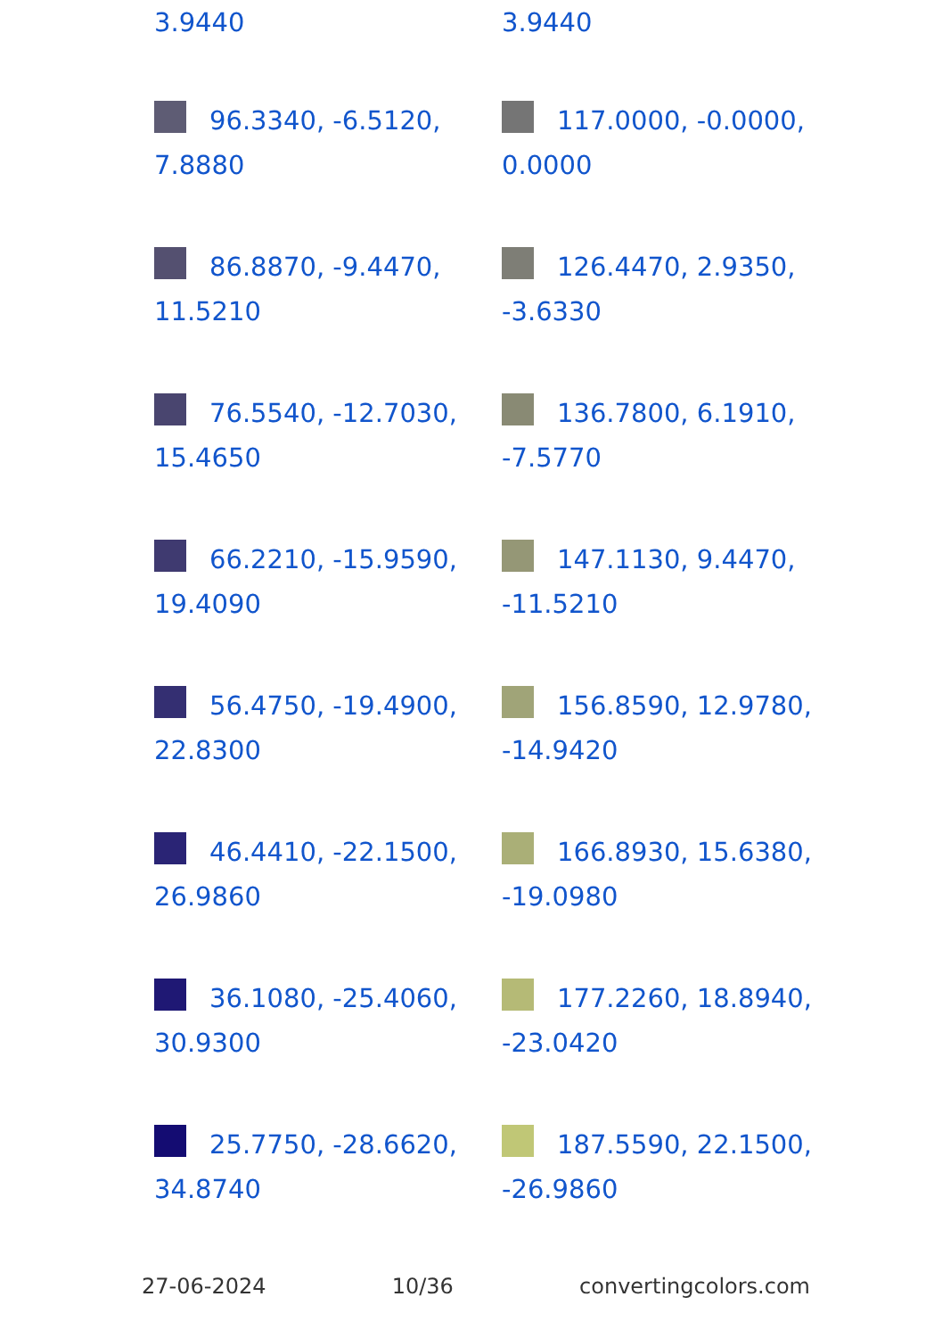3.9440
3.9440
96.3340, -6.5120, 7.8880
117.0000, -0.0000, 0.0000
86.8870, -9.4470, 11.5210
126.4470, 2.9350, -3.6330
76.5540, -12.7030, 15.4650
136.7800, 6.1910, -7.5770
66.2210, -15.9590, 19.4090
147.1130, 9.4470, -11.5210
56.4750, -19.4900, 22.8300
156.8590, 12.9780, -14.9420
46.4410, -22.1500, 26.9860
166.8930, 15.6380, -19.0980
36.1080, -25.4060, 30.9300
177.2260, 18.8940, -23.0420
25.7750, -28.6620, 34.8740
187.5590, 22.1500, -26.9860
27-06-2024 10/36 convertingcolors.com